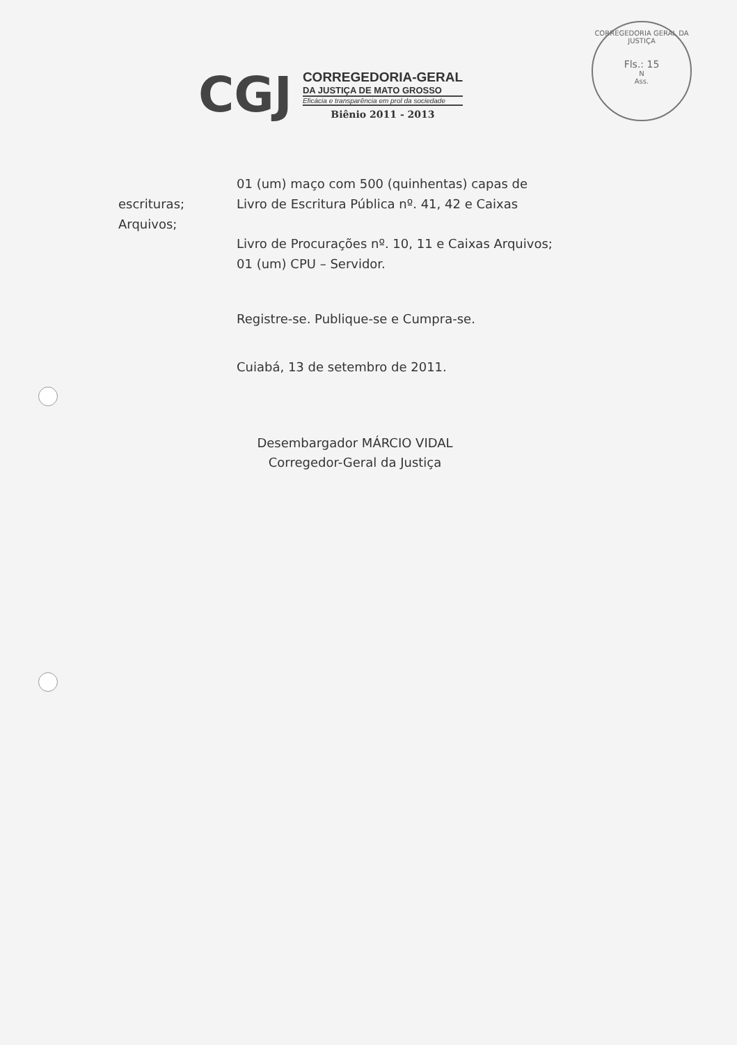CORREGEDORIA GERAL DA JUSTIÇA
Fls.: 15
N
Ass.
CGJ
CORREGEDORIA-GERAL
DA JUSTIÇA DE MATO GROSSO
Eficácia e transparência em prol da sociedade
Biênio 2011 - 2013
01 (um) maço com 500 (quinhentas) capas de
escrituras; Livro de Escritura Pública nº. 41, 42 e Caixas
Arquivos;
Livro de Procurações nº. 10, 11 e Caixas Arquivos;
01 (um) CPU – Servidor.
Registre-se. Publique-se e Cumpra-se.
Cuiabá, 13 de setembro de 2011.
Desembargador MÁRCIO VIDAL
Corregedor-Geral da Justiça